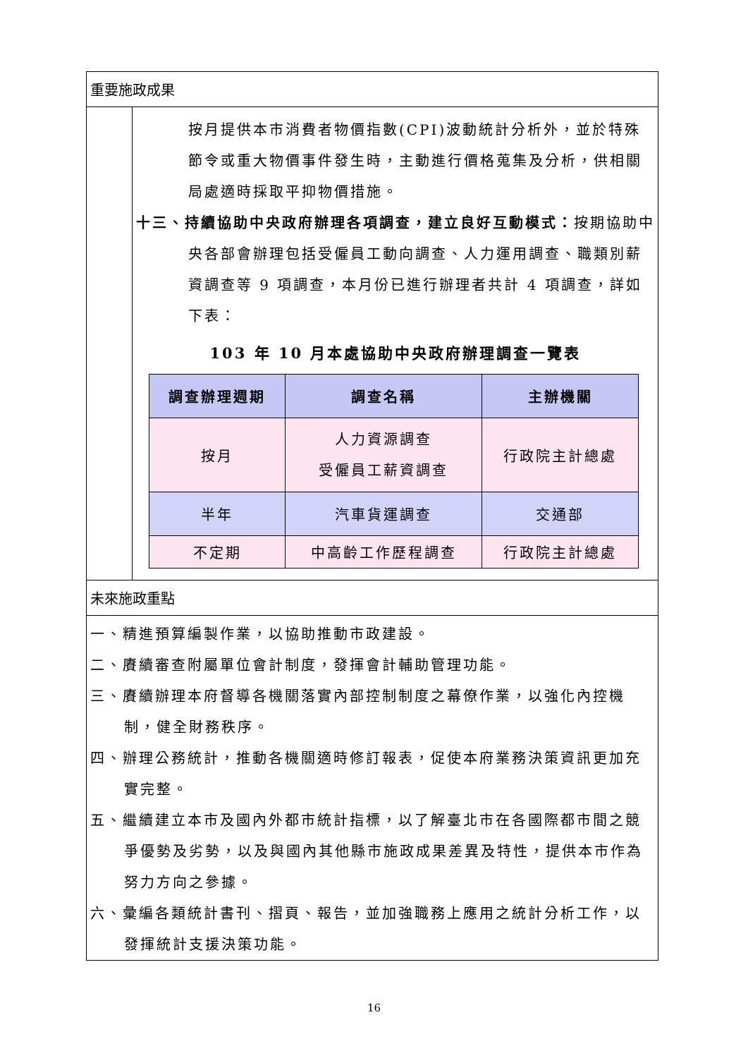重要施政成果
按月提供本市消費者物價指數(CPI)波動統計分析外，並於特殊節令或重大物價事件發生時，主動進行價格蒐集及分析，供相關局處適時採取平抑物價措施。
十三、持續協助中央政府辦理各項調查，建立良好互動模式：按期協助中央各部會辦理包括受僱員工動向調查、人力運用調查、職類別薪資調查等 9 項調查，本月份已進行辦理者共計 4 項調查，詳如下表：
103 年 10 月本處協助中央政府辦理調查一覽表
| 調查辦理週期 | 調查名稱 | 主辦機關 |
| --- | --- | --- |
| 按月 | 人力資源調查 受僱員工薪資調查 | 行政院主計總處 |
| 半年 | 汽車貨運調查 | 交通部 |
| 不定期 | 中高齡工作歷程調查 | 行政院主計總處 |
未來施政重點
一、精進預算編製作業，以協助推動市政建設。
二、賡續審查附屬單位會計制度，發揮會計輔助管理功能。
三、賡續辦理本府督導各機關落實內部控制制度之幕僚作業，以強化內控機制，健全財務秩序。
四、辦理公務統計，推動各機關適時修訂報表，促使本府業務決策資訊更加充實完整。
五、繼續建立本市及國內外都市統計指標，以了解臺北市在各國際都市間之競爭優勢及劣勢，以及與國內其他縣市施政成果差異及特性，提供本市作為努力方向之參據。
六、彙編各類統計書刊、摺頁、報告，並加強職務上應用之統計分析工作，以發揮統計支援決策功能。
16